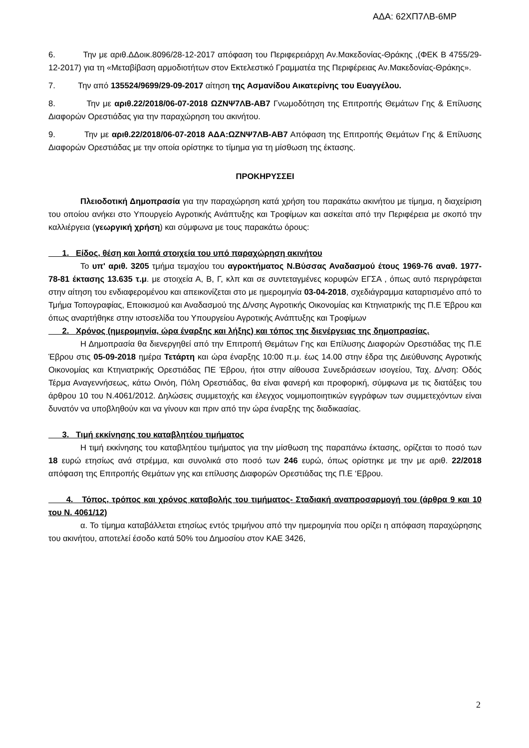ΑΔΑ: 62ΧΠ7ΛΒ-6ΜΡ
6. Την με αριθ.ΔΔοικ.8096/28-12-2017 απόφαση του Περιφερειάρχη Αν.Μακεδονίας-Θράκης ,(ΦΕΚ Β 4755/29-12-2017) για τη «Μεταβίβαση αρμοδιοτήτων στον Εκτελεστικό Γραμματέα της Περιφέρειας Αν.Μακεδονίας-Θράκης».
7. Την από 135524/9699/29-09-2017 αίτηση της Ασμανίδου Αικατερίνης του Ευαγγέλου.
8. Την με αριθ.22/2018/06-07-2018 ΩΖΝΨ7ΛΒ-ΑΒ7 Γνωμοδότηση της Επιτροπής Θεμάτων Γης & Επίλυσης Διαφορών Ορεστιάδας για την παραχώρηση του ακινήτου.
9. Την με αριθ.22/2018/06-07-2018 ΑΔΑ:ΩΖΝΨ7ΛΒ-ΑΒ7 Απόφαση της Επιτροπής Θεμάτων Γης & Επίλυσης Διαφορών Ορεστιάδας με την οποία ορίστηκε το τίμημα για τη μίσθωση της έκτασης.
ΠΡΟΚΗΡΥΣΣΕΙ
Πλειοδοτική Δημοπρασία για την παραχώρηση κατά χρήση του παρακάτω ακινήτου με τίμημα, η διαχείριση του οποίου ανήκει στο Υπουργείο Αγροτικής Ανάπτυξης και Τροφίμων και ασκείται από την Περιφέρεια με σκοπό την καλλιέργεια (γεωργική χρήση) και σύμφωνα με τους παρακάτω όρους:
1. Είδος, θέση και λοιπά στοιχεία του υπό παραχώρηση ακινήτου
Το υπ' αριθ. 3205 τμήμα τεμαχίου του αγροκτήματος Ν.Βύσσας Αναδασμού έτους 1969-76 αναθ. 1977-78-81 έκτασης 13.635 τ.μ. με στοιχεία Α, Β, Γ, κλπ και σε συντεταγμένες κορυφών ΕΓΣΑ , όπως αυτό περιγράφεται στην αίτηση του ενδιαφερομένου και απεικονίζεται στο με ημερομηνία 03-04-2018, σχεδιάγραμμα καταρτισμένο από το Τμήμα Τοπογραφίας, Εποικισμού και Αναδασμού της Δ/νσης Αγροτικής Οικονομίας και Κτηνιατρικής της Π.Ε Έβρου και όπως αναρτήθηκε στην ιστοσελίδα του Υπουργείου Αγροτικής Ανάπτυξης και Τροφίμων
2. Χρόνος (ημερομηνία, ώρα έναρξης και λήξης) και τόπος της διενέργειας της δημοπρασίας.
Η Δημοπρασία θα διενεργηθεί από την Επιτροπή Θεμάτων Γης και Επίλυσης Διαφορών Ορεστιάδας της Π.Ε Έβρου στις 05-09-2018 ημέρα Τετάρτη και ώρα έναρξης 10:00 π.μ. έως 14.00 στην έδρα της Διεύθυνσης Αγροτικής Οικονομίας και Κτηνιατρικής Ορεστιάδας ΠΕ Έβρου, ήτοι στην αίθουσα Συνεδριάσεων ισογείου, Ταχ. Δ/νση: Οδός Τέρμα Αναγεννήσεως, κάτω Οινόη, Πόλη Ορεστιάδας, θα είναι φανερή και προφορική, σύμφωνα με τις διατάξεις του άρθρου 10 του Ν.4061/2012. Δηλώσεις συμμετοχής και έλεγχος νομιμοποιητικών εγγράφων των συμμετεχόντων είναι δυνατόν να υποβληθούν και να γίνουν και πριν από την ώρα έναρξης της διαδικασίας.
3. Τιμή εκκίνησης του καταβλητέου τιμήματος
Η τιμή εκκίνησης του καταβλητέου τιμήματος για την μίσθωση της παραπάνω έκτασης, ορίζεται το ποσό των 18 ευρώ ετησίως ανά στρέμμα, και συνολικά στο ποσό των 246 ευρώ, όπως ορίστηκε με την με αριθ. 22/2018 απόφαση της Επιτροπής Θεμάτων γης και επίλυσης Διαφορών Ορεστιάδας της Π.Ε ‘Εβρου.
4. Τόπος, τρόπος και χρόνος καταβολής του τιμήματος- Σταδιακή αναπροσαρμογή του (άρθρα 9 και 10 του Ν. 4061/12)
α. Το τίμημα καταβάλλεται ετησίως εντός τριμήνου από την ημερομηνία που ορίζει η απόφαση παραχώρησης του ακινήτου, αποτελεί έσοδο κατά 50% του Δημοσίου στον ΚΑΕ 3426,
2